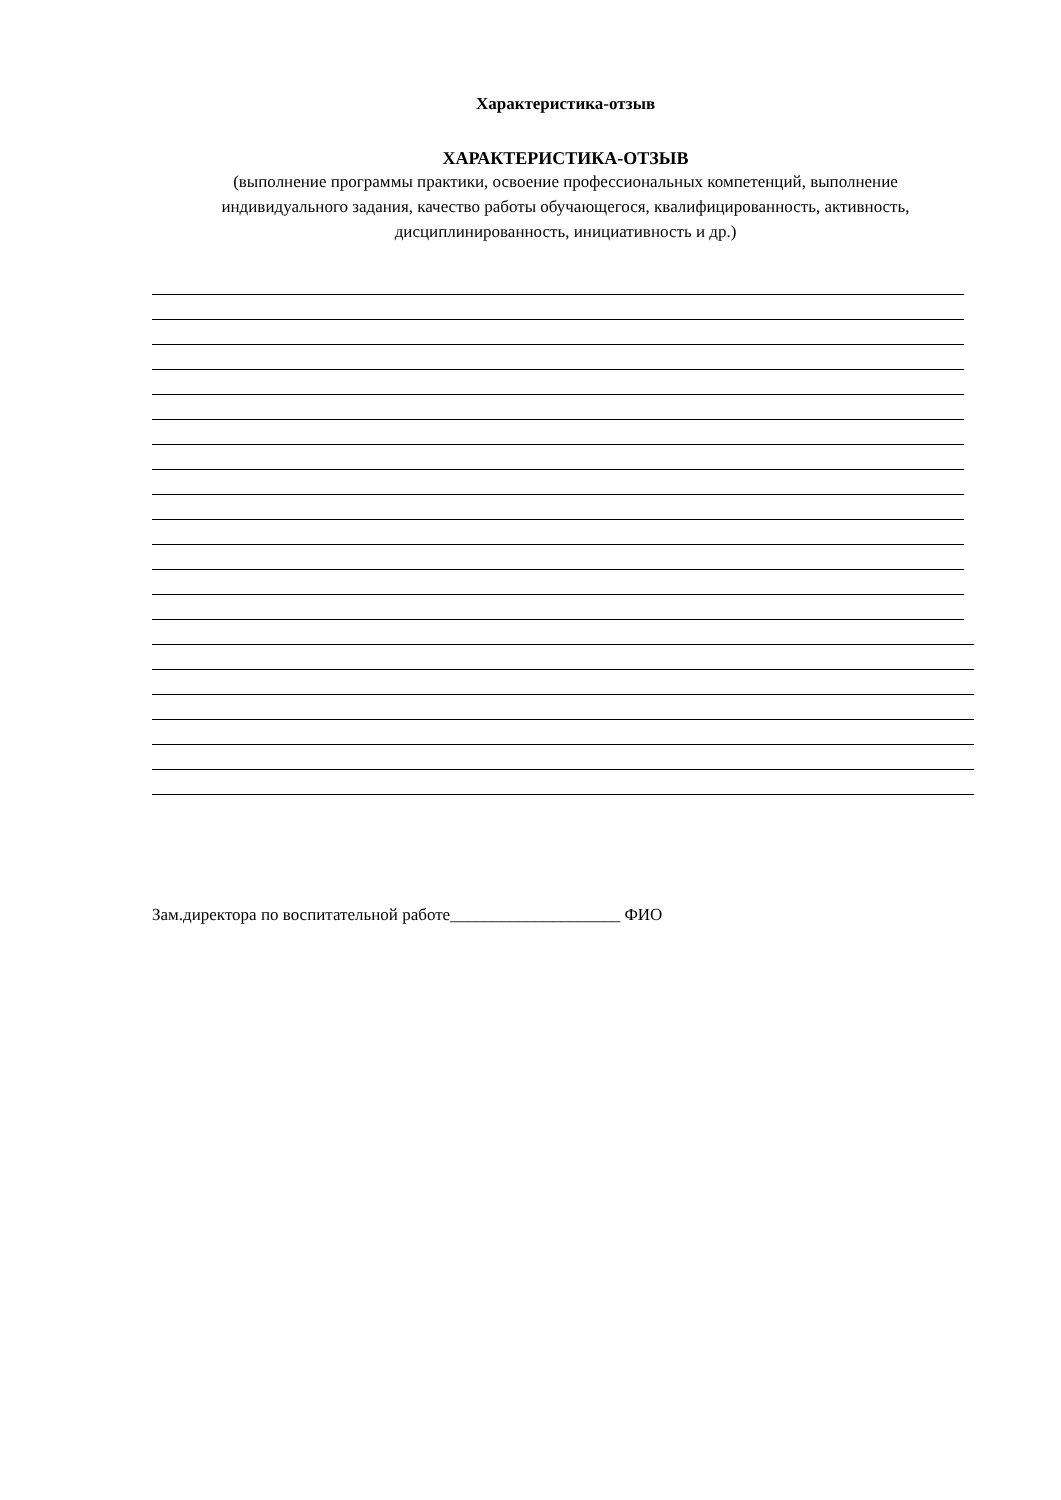Характеристика-отзыв
ХАРАКТЕРИСТИКА-ОТЗЫВ
(выполнение программы практики, освоение профессиональных компетенций, выполнение индивидуального задания, качество работы обучающегося, квалифицированность, активность, дисциплинированность, инициативность и др.)
Зам.директора по воспитательной работе____________________ ФИО